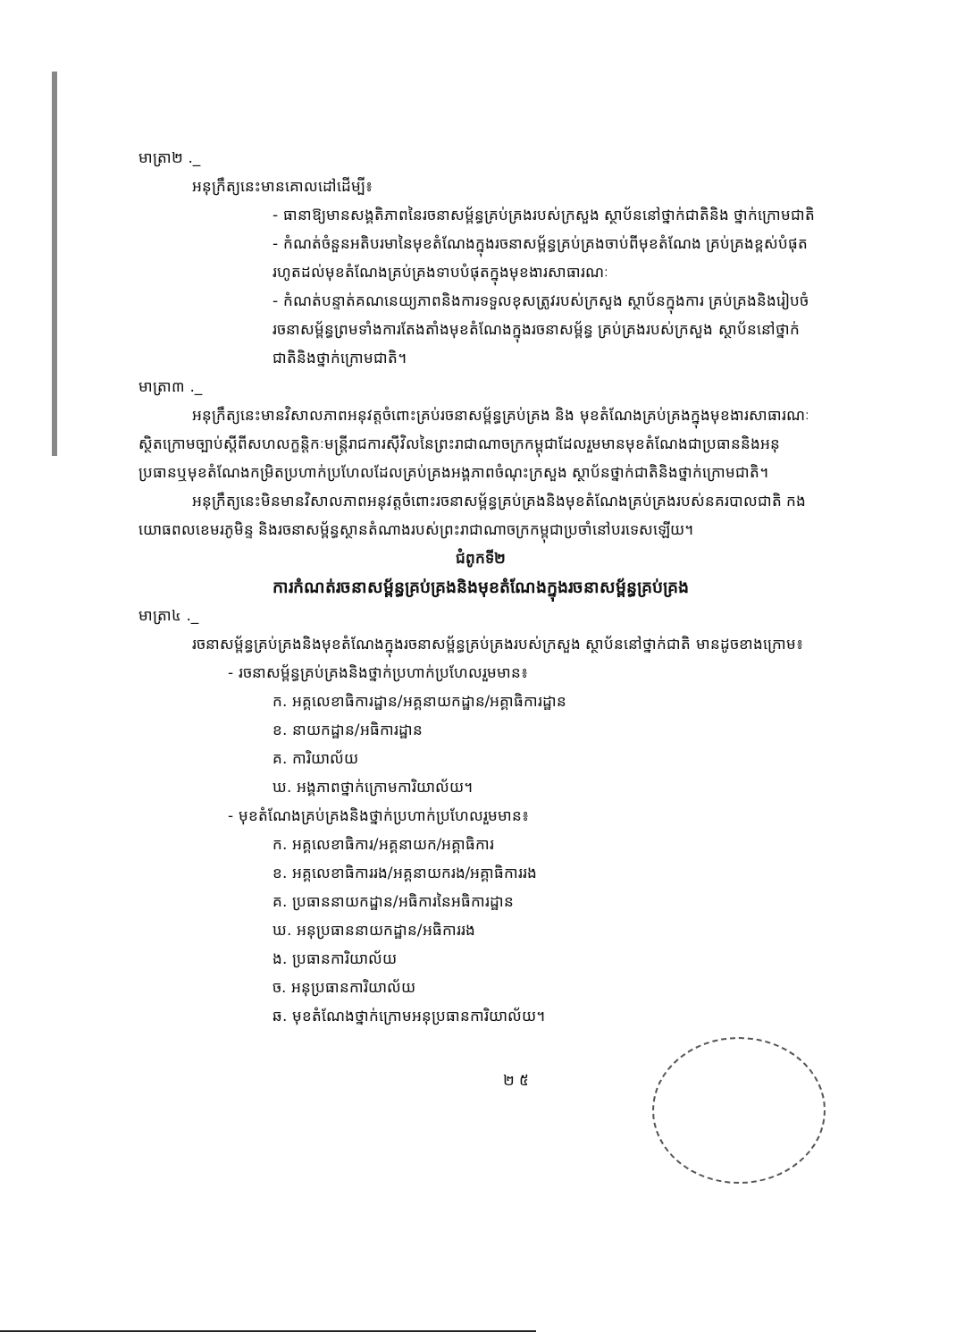មាត្រា២ ._
អនុក្រឹត្យនេះមានគោលដៅដើម្បី៖
- ធានាឱ្យមានសង្គតិភាពនៃរចនាសម្ព័ន្ធគ្រប់គ្រងរបស់ក្រសួង ស្ថាប័ននៅថ្នាក់ជាតិនិង ថ្នាក់ក្រោមជាតិ
- កំណត់ចំនួនអតិបរមានៃមុខតំណែងក្នុងរចនាសម្ព័ន្ធគ្រប់គ្រងចាប់ពីមុខតំណែង គ្រប់គ្រងខ្ពស់បំផុតរហូតដល់មុខតំណែងគ្រប់គ្រងទាបបំផុតក្នុងមុខងារសាធារណៈ
- កំណត់បន្ទាត់គណនេយ្យភាពនិងការទទួលខុសត្រូវរបស់ក្រសួង ស្ថាប័នក្នុងការ គ្រប់គ្រងនិងរៀបចំរចនាសម្ព័ន្ធព្រមទាំងការតែងតាំងមុខតំណែងក្នុងរចនាសម្ព័ន្ធ គ្រប់គ្រងរបស់ក្រសួង ស្ថាប័ននៅថ្នាក់ជាតិនិងថ្នាក់ក្រោមជាតិ។
មាត្រា៣ ._
អនុក្រឹត្យនេះមានវិសាលភាពអនុវត្តចំពោះគ្រប់រចនាសម្ព័ន្ធគ្រប់គ្រង និង មុខតំណែងគ្រប់គ្រងក្នុងមុខងារសាធារណៈស្ថិតក្រោមច្បាប់ស្តីពីសហលក្ខន្តិកៈមន្ត្រីរាជការស៊ីវិលនៃព្រះរាជាណាចក្រកម្ពុជាដែលរួមមានមុខតំណែងជាប្រធាននិងអនុប្រធានឬមុខតំណែងកម្រិតប្រហាក់ប្រហែលដែលគ្រប់គ្រងអង្គភាពចំណុះក្រសួង ស្ថាប័នថ្នាក់ជាតិនិងថ្នាក់ក្រោមជាតិ។
អនុក្រឹត្យនេះមិនមានវិសាលភាពអនុវត្តចំពោះរចនាសម្ព័ន្ធគ្រប់គ្រងនិងមុខតំណែងគ្រប់គ្រងរបស់នគរបាលជាតិ កងយោធពលខេមរភូមិន្ទ និងរចនាសម្ព័ន្ធស្ថានតំណាងរបស់ព្រះរាជាណាចក្រកម្ពុជាប្រចាំនៅបរទេសឡើយ។
ជំពូកទី២
ការកំណត់រចនាសម្ព័ន្ធគ្រប់គ្រងនិងមុខតំណែងក្នុងរចនាសម្ព័ន្ធគ្រប់គ្រង
មាត្រា៤ ._
រចនាសម្ព័ន្ធគ្រប់គ្រងនិងមុខតំណែងក្នុងរចនាសម្ព័ន្ធគ្រប់គ្រងរបស់ក្រសួង ស្ថាប័ននៅថ្នាក់ជាតិ មានដូចខាងក្រោម៖
- រចនាសម្ព័ន្ធគ្រប់គ្រងនិងថ្នាក់ប្រហាក់ប្រហែលរួមមាន៖
ក. អគ្គលេខាធិការដ្ឋាន/អគ្គនាយកដ្ឋាន/អគ្គាធិការដ្ឋាន
ខ. នាយកដ្ឋាន/អធិការដ្ឋាន
គ. ការិយាល័យ
ឃ. អង្គភាពថ្នាក់ក្រោមការិយាល័យ។
- មុខតំណែងគ្រប់គ្រងនិងថ្នាក់ប្រហាក់ប្រហែលរួមមាន៖
ក. អគ្គលេខាធិការ/អគ្គនាយក/អគ្គាធិការ
ខ. អគ្គលេខាធិការរង/អគ្គនាយករង/អគ្គាធិការរង
គ. ប្រធាននាយកដ្ឋាន/អធិការនៃអធិការដ្ឋាន
ឃ. អនុប្រធាននាយកដ្ឋាន/អធិការរង
ង. ប្រធានការិយាល័យ
ច. អនុប្រធានការិយាល័យ
ឆ. មុខតំណែងថ្នាក់ក្រោមអនុប្រធានការិយាល័យ។
២ ៥